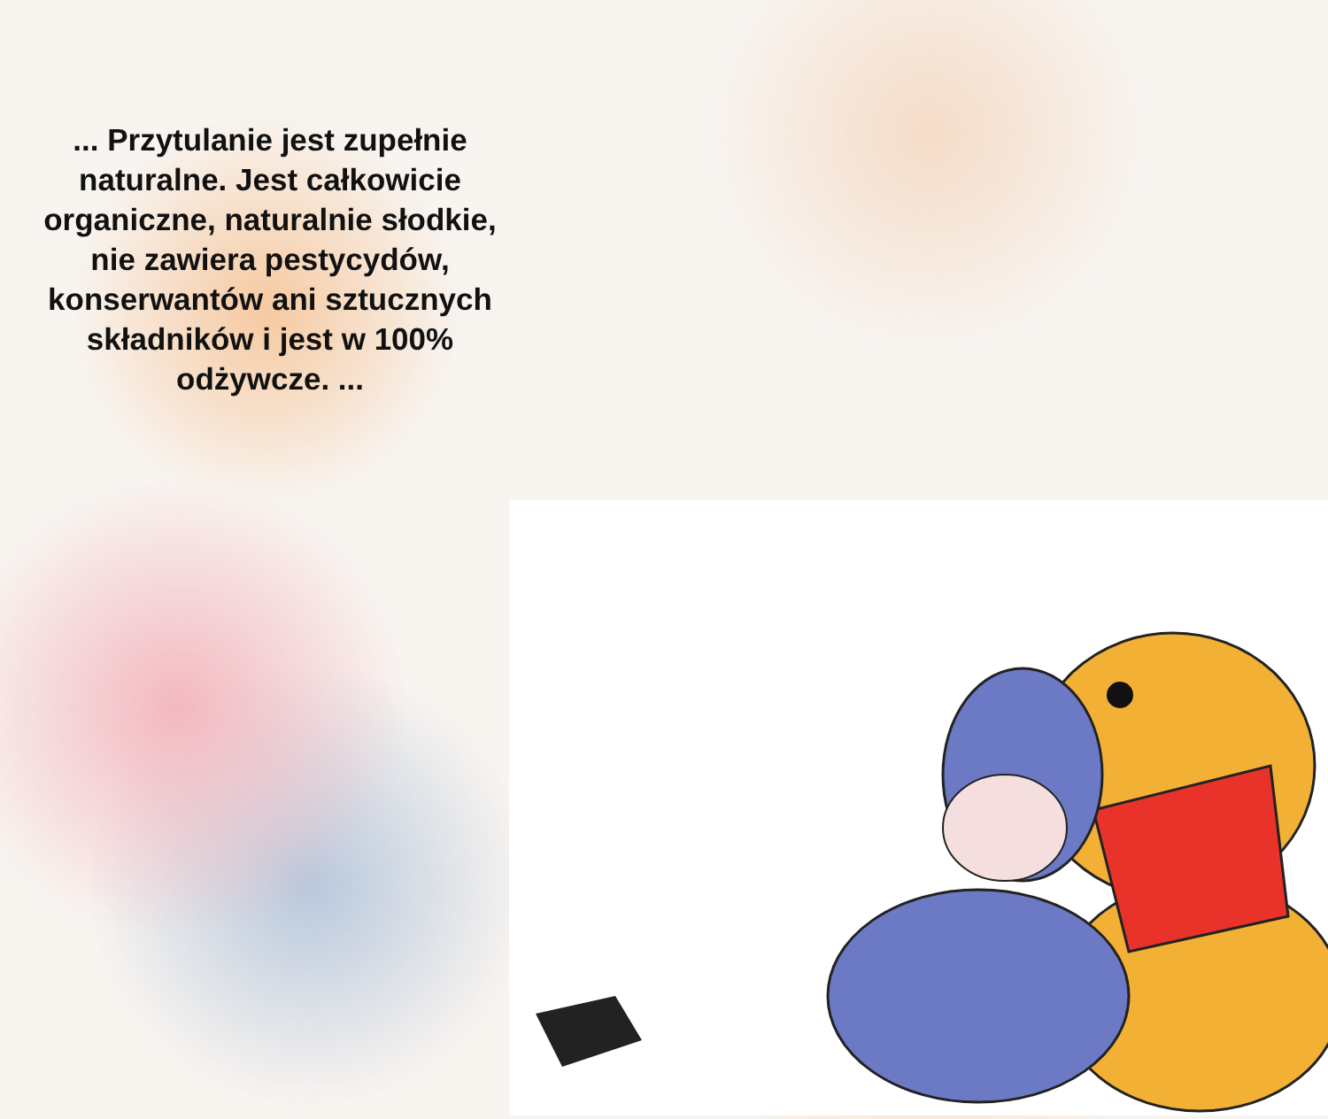... Przytulanie jest zupełnie naturalne. Jest całkowicie organiczne, naturalnie słodkie, nie zawiera pestycydów, konserwantów ani sztucznych składników i jest w 100% odżywcze. ...